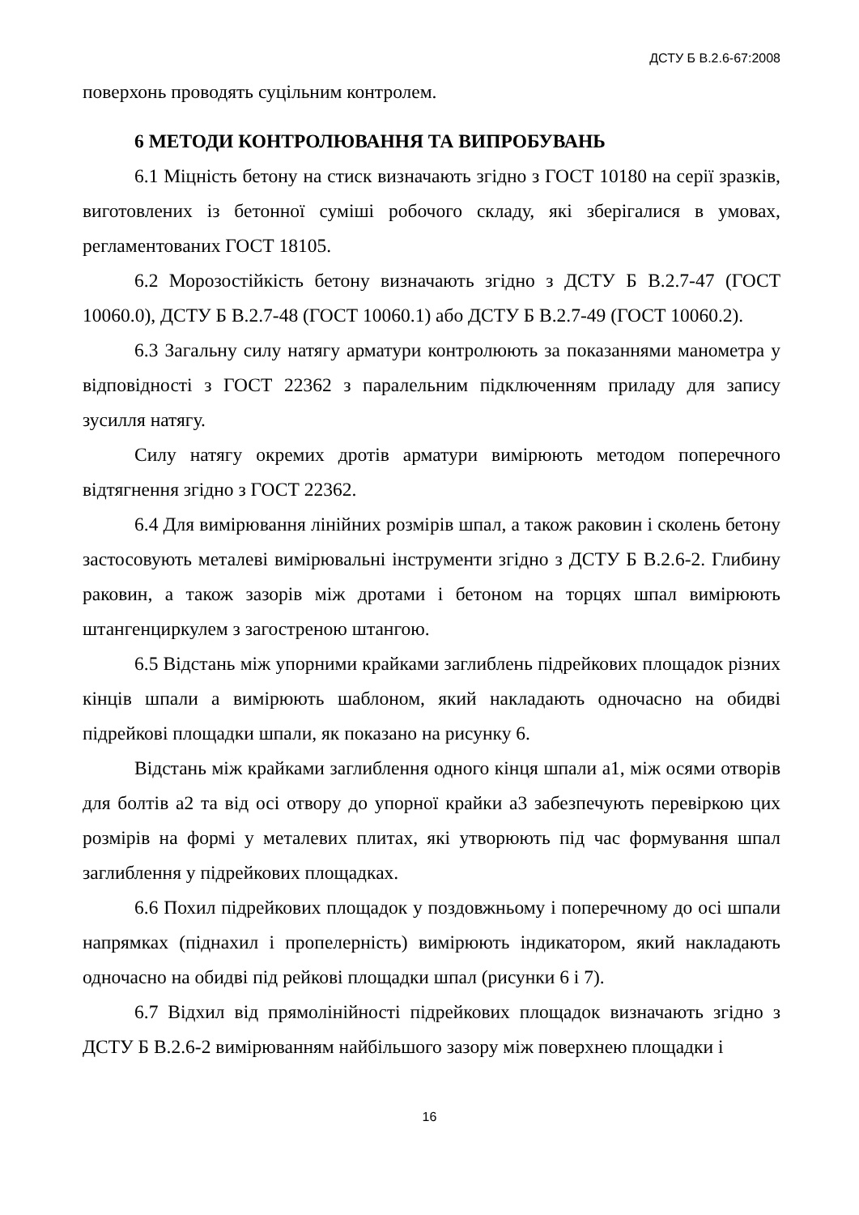ДСТУ Б В.2.6-67:2008
поверхонь проводять суцільним контролем.
6 МЕТОДИ КОНТРОЛЮВАННЯ ТА ВИПРОБУВАНЬ
6.1 Міцність бетону на стиск визначають згідно з ГОСТ 10180 на серії зразків, виготовлених із бетонної суміші робочого складу, які зберігалися в умовах, регламентованих ГОСТ 18105.
6.2 Морозостійкість бетону визначають згідно з ДСТУ Б В.2.7-47 (ГОСТ 10060.0), ДСТУ Б В.2.7-48 (ГОСТ 10060.1) або ДСТУ Б В.2.7-49 (ГОСТ 10060.2).
6.3 Загальну силу натягу арматури контролюють за показаннями манометра у відповідності з ГОСТ 22362 з паралельним підключенням приладу для запису зусилля натягу.
Силу натягу окремих дротів арматури вимірюють методом поперечного відтягнення згідно з ГОСТ 22362.
6.4 Для вимірювання лінійних розмірів шпал, а також раковин і сколень бетону застосовують металеві вимірювальні інструменти згідно з ДСТУ Б В.2.6-2. Глибину раковин, а також зазорів між дротами і бетоном на торцях шпал вимірюють штангенциркулем з загостреною штангою.
6.5 Відстань між упорними крайками заглиблень підрейкових площадок різних кінців шпали а вимірюють шаблоном, який накладають одночасно на обидві підрейкові площадки шпали, як показано на рисунку 6.
Відстань між крайками заглиблення одного кінця шпали а1, між осями отворів для болтів а2 та від осі отвору до упорної крайки а3 забезпечують перевіркою цих розмірів на формі у металевих плитах, які утворюють під час формування шпал заглиблення у підрейкових площадках.
6.6 Похил підрейкових площадок у поздовжньому і поперечному до осі шпали напрямках (піднахил і пропелерність) вимірюють індикатором, який накладають одночасно на обидві під рейкові площадки шпал (рисунки 6 і 7).
6.7 Відхил від прямолінійності підрейкових площадок визначають згідно з ДСТУ Б В.2.6-2 вимірюванням найбільшого зазору між поверхнею площадки і
16